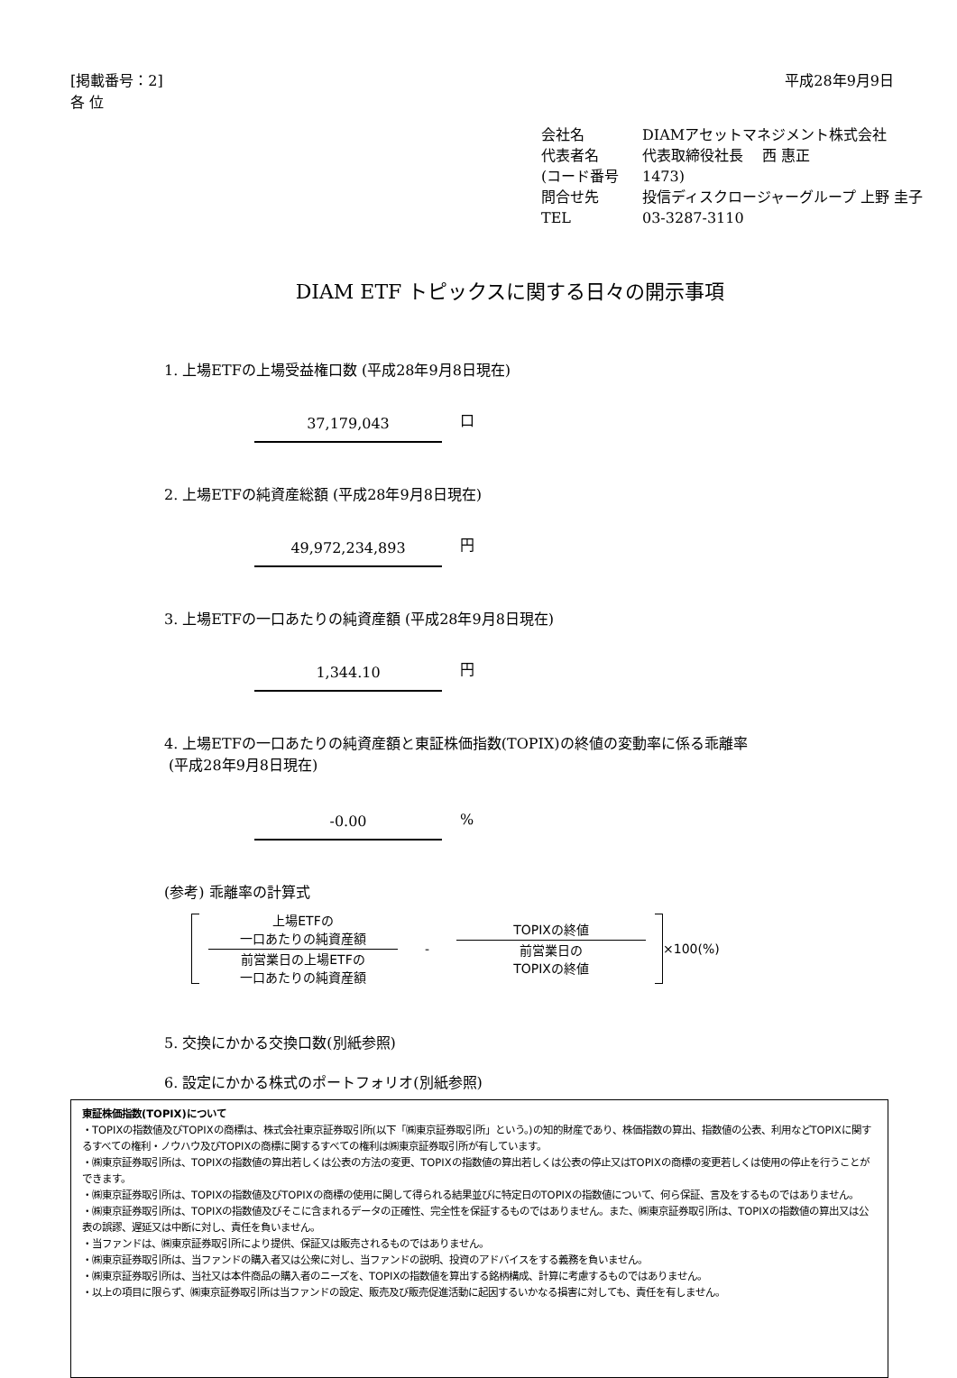[掲載番号：2]
各 位
平成28年9月9日
会社名 DIAMアセットマネジメント株式会社
代表者名 代表取締役社長　 西 惠正
(コード番号 1473)
問合せ先 投信ディスクロージャーグループ 上野 圭子
TEL 03-3287-3110
DIAM ETF トピックスに関する日々の開示事項
1. 上場ETFの上場受益権口数 (平成28年9月8日現在)
37,179,043
口
2. 上場ETFの純資産総額 (平成28年9月8日現在)
49,972,234,893
円
3. 上場ETFの一口あたりの純資産額 (平成28年9月8日現在)
1,344.10
円
4. 上場ETFの一口あたりの純資産額と東証株価指数(TOPIX)の終値の変動率に係る乖離率
(平成28年9月8日現在)
-0.00
%
(参考) 乖離率の計算式
上場ETFの
一口あたりの純資産額
前営業日の上場ETFの
一口あたりの純資産額
-
TOPIXの終値
前営業日の
TOPIXの終値
×100(%)
5. 交換にかかる交換口数(別紙参照)
6. 設定にかかる株式のポートフォリオ(別紙参照)
東証株価指数(TOPIX)について
・TOPIXの指数値及びTOPIXの商標は、株式会社東京証券取引所(以下「㈱東京証券取引所」という。)の知的財産であり、株価指数の算出、指数値の公表、利用などTOPIXに関するすべての権利・ノウハウ及びTOPIXの商標に関するすべての権利は㈱東京証券取引所が有しています。
・㈱東京証券取引所は、TOPIXの指数値の算出若しくは公表の方法の変更、TOPIXの指数値の算出若しくは公表の停止又はTOPIXの商標の変更若しくは使用の停止を行うことができます。
・㈱東京証券取引所は、TOPIXの指数値及びTOPIXの商標の使用に関して得られる結果並びに特定日のTOPIXの指数値について、何ら保証、言及をするものではありません。
・㈱東京証券取引所は、TOPIXの指数値及びそこに含まれるデータの正確性、完全性を保証するものではありません。また、㈱東京証券取引所は、TOPIXの指数値の算出又は公表の誤謬、遅延又は中断に対し、責任を負いません。
・当ファンドは、㈱東京証券取引所により提供、保証又は販売されるものではありません。
・㈱東京証券取引所は、当ファンドの購入者又は公衆に対し、当ファンドの説明、投資のアドバイスをする義務を負いません。
・㈱東京証券取引所は、当社又は本件商品の購入者のニーズを、TOPIXの指数値を算出する銘柄構成、計算に考慮するものではありません。
・以上の項目に限らず、㈱東京証券取引所は当ファンドの設定、販売及び販売促進活動に起因するいかなる損害に対しても、責任を有しません。